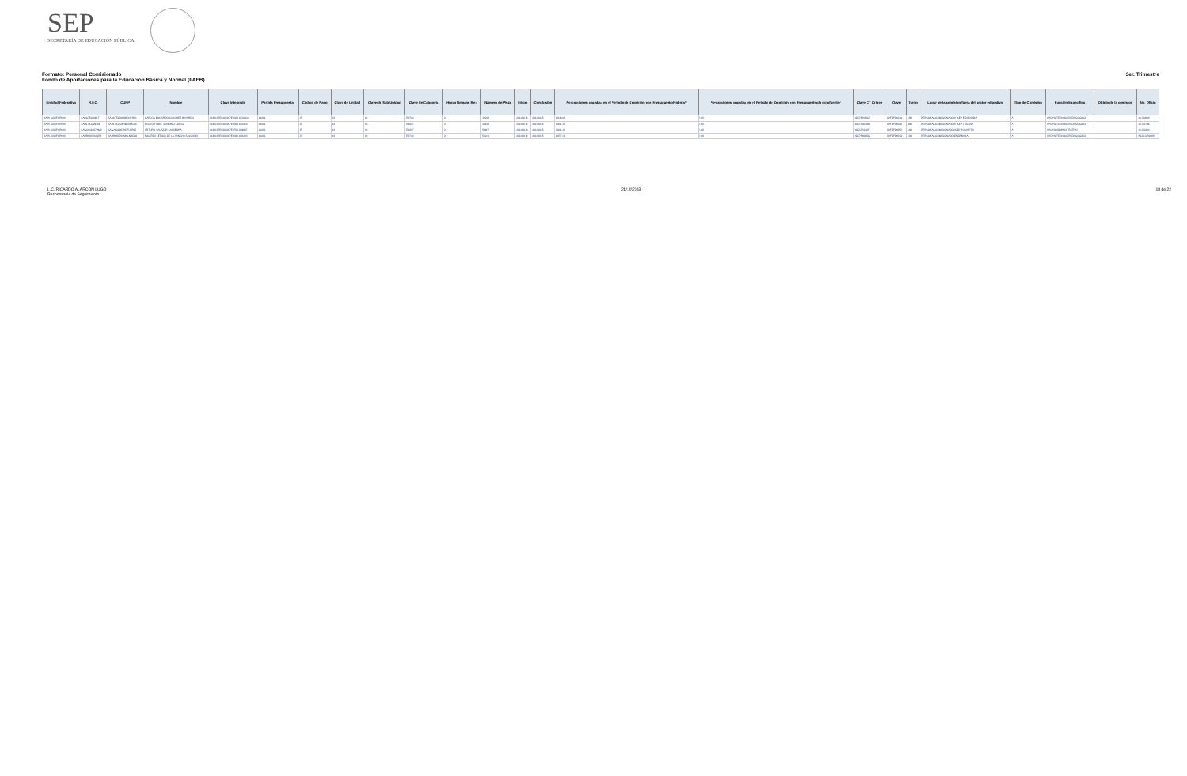SEP
SECRETARÍA DE EDUCACIÓN PÚBLICA
Formato: Personal Comisionado
Fondo de Aportaciones para la Educación Básica y Normal (FAEB)
3er. Trimestre
| Entidad Federativa | R.F.C. | CURP | Nombre | Clave integrada | Partida Presupuestal | Código de Pago | Clave de Unidad | Clave de Sub Unidad | Clave de Categoría | Horas Semana Mes | Número de Plaza | Inicio | Conclusión | Percepciones pagadas en el Periodo de Comisión con Presupuesto Federal* | Percepciones pagadas en el Periodo de Comisión con Presupuesto de otra fuente* | Clave CT Origen | Clave | Turno | Lugar de la comisión fuera del sector educativo | Tipo de Comisión | Función Específica | Objeto de la comision | No. Oficio |
| --- | --- | --- | --- | --- | --- | --- | --- | --- | --- | --- | --- | --- | --- | --- | --- | --- | --- | --- | --- | --- | --- | --- | --- |
| BAJA CALIFORNIA | SABC751008877 | SABC751008HBCNYR01 | CARLOS EDOARDO SANCHEZ BAYARDO | 0340107E0301007E0302.0E32230 | 13401 | 07 | 03 | 01 | E0763 | 2 | 32230 | 20120816 | 20130815 | 2019.68 | 0.00 | 02DPR0351Z | 02FPF0001N | 100 | PERSONAL COMISIONADO A ISEP ENSENADA | A | APOYO TECNICO PEDAGOGICO | | 12-13/060 |
| BAJA CALIFORNIA | SAHL781229164 | SAHL781229HBCNPC00 | HECTOR ABEL SANCHEZ LOPEZ | 0340107E0301067E0302.023410 | 13401 | 07 | 03 | 01 | E1067 | 2 | 23410 | 20130614 | 20130815 | 1981.40 | 0.00 | 02DES0019M | 02FPF0004K | 400 | PERSONAL COMISIONADO A ISEP TIJUANA | A | APOYO TECNICO PEDAGOGICO | | 12-13/796 |
| BAJA CALIFORNIA | SAGA621007HM0 | SAGA621007HDFLVR05 | ARTURO SALAZAR SAAVEDRA | 0340107E0301067E0702.059987 | 13401 | 07 | 03 | 01 | E1067 | 2 | 59987 | 20120816 | 20130815 | 1981.40 | 0.00 | 02DST0038T | 02FPF0005J | 100 | PERSONAL COMISIONADO ISEP ROSARITO | A | APOYO ADMINISTRATIVO | | 12-13/403 |
| BAJA CALIFORNIA | SAHR660704QR8 | SAHR660704MNLNRC08 | RICARDA LETICIA DE LA SANCHA SALGADO | 0340107E0301007E0302.056223 | 13401 | 07 | 03 | 01 | E0763 | 2 | 56223 | 20120816 | 20130815 | 2657.24 | 0.00 | 02DPR0005G | 02FPF0001N | 100 | PERSONAL COMISIONADO ENSENADA | A | APOYO TECNICO PEDAGOGICO | | A12-13/R0365 |
L.C. RICARDO ALARCÓN LUGO
Responsable de Seguimiento
24/10/2013 18 de 22